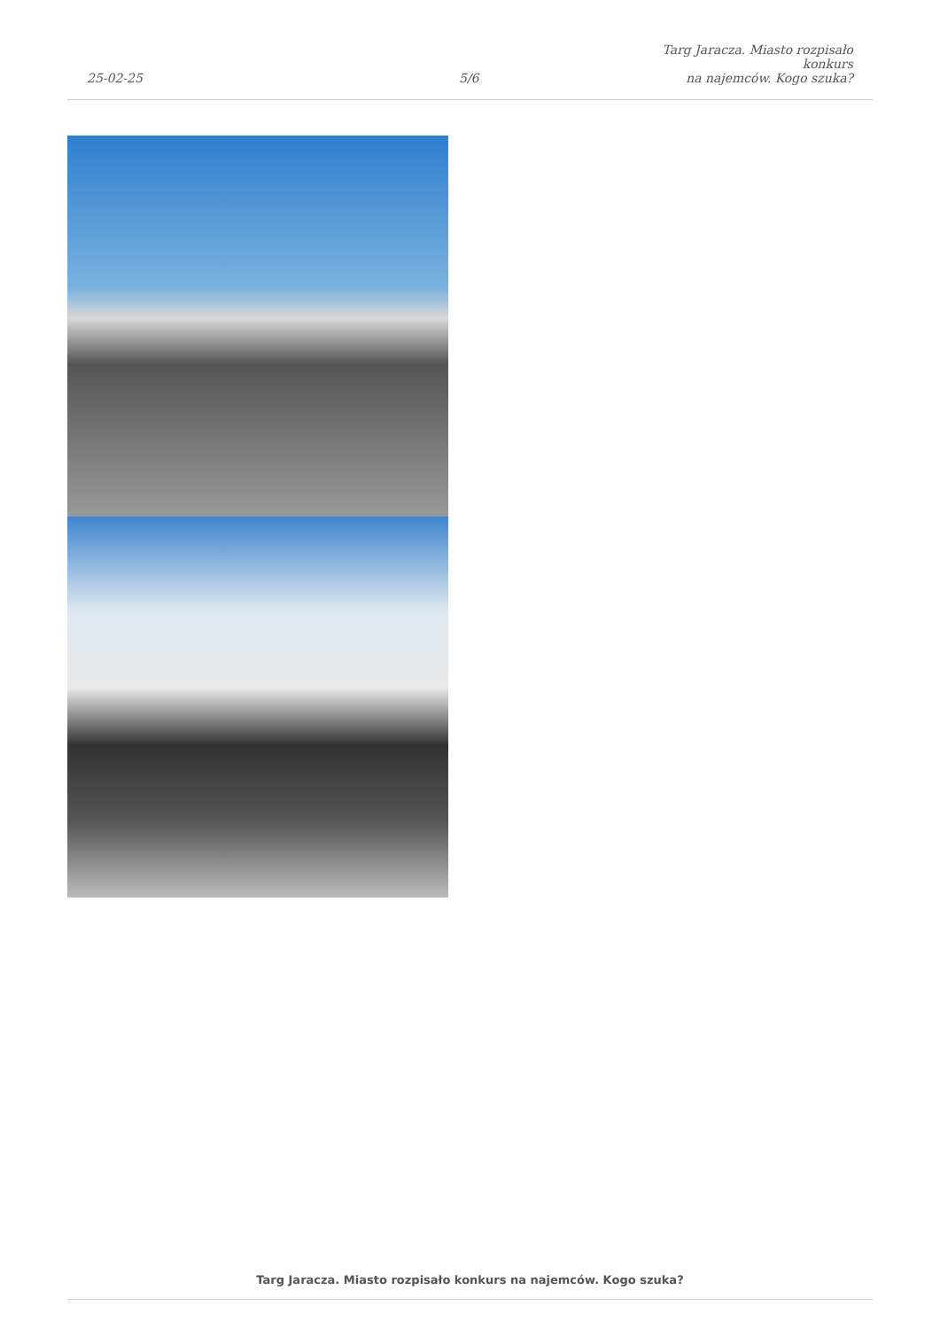25-02-25
5/6
Targ Jaracza. Miasto rozpisało konkurs
na najemców. Kogo szuka?
Targ Jaracza. Miasto rozpisało konkurs na najemców. Kogo szuka?